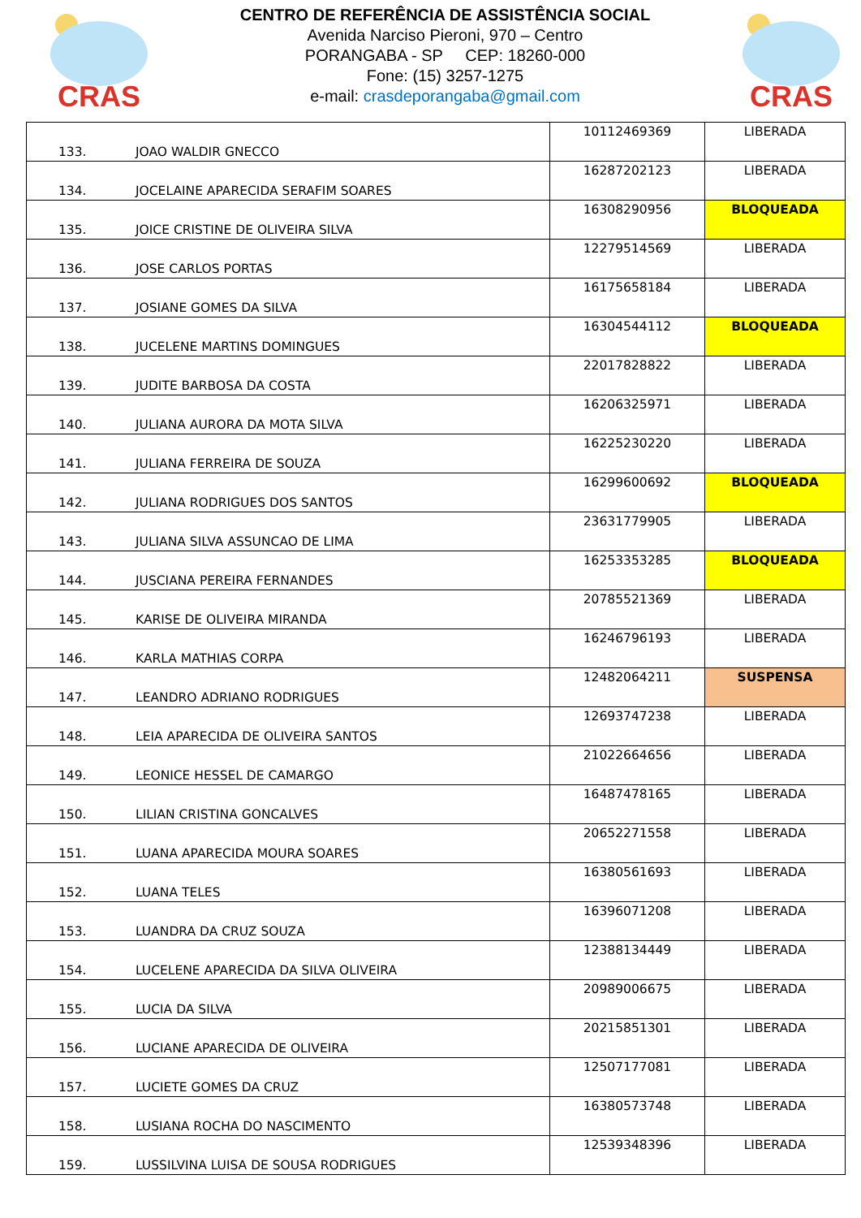CRAS
CENTRO DE REFERÊNCIA DE ASSISTÊNCIA SOCIAL
Avenida Narciso Pieroni, 970 – Centro
PORANGABA - SP CEP: 18260-000
Fone: (15) 3257-1275
e-mail: crasdeporangaba@gmail.com
CRAS
| 133. | JOAO WALDIR GNECCO | 10112469369 | LIBERADA |
| 134. | JOCELAINE APARECIDA SERAFIM SOARES | 16287202123 | LIBERADA |
| 135. | JOICE CRISTINE DE OLIVEIRA SILVA | 16308290956 | BLOQUEADA |
| 136. | JOSE CARLOS PORTAS | 12279514569 | LIBERADA |
| 137. | JOSIANE GOMES DA SILVA | 16175658184 | LIBERADA |
| 138. | JUCELENE MARTINS DOMINGUES | 16304544112 | BLOQUEADA |
| 139. | JUDITE BARBOSA DA COSTA | 22017828822 | LIBERADA |
| 140. | JULIANA AURORA DA MOTA SILVA | 16206325971 | LIBERADA |
| 141. | JULIANA FERREIRA DE SOUZA | 16225230220 | LIBERADA |
| 142. | JULIANA RODRIGUES DOS SANTOS | 16299600692 | BLOQUEADA |
| 143. | JULIANA SILVA ASSUNCAO DE LIMA | 23631779905 | LIBERADA |
| 144. | JUSCIANA PEREIRA FERNANDES | 16253353285 | BLOQUEADA |
| 145. | KARISE DE OLIVEIRA MIRANDA | 20785521369 | LIBERADA |
| 146. | KARLA MATHIAS CORPA | 16246796193 | LIBERADA |
| 147. | LEANDRO ADRIANO RODRIGUES | 12482064211 | SUSPENSA |
| 148. | LEIA APARECIDA DE OLIVEIRA SANTOS | 12693747238 | LIBERADA |
| 149. | LEONICE HESSEL DE CAMARGO | 21022664656 | LIBERADA |
| 150. | LILIAN CRISTINA GONCALVES | 16487478165 | LIBERADA |
| 151. | LUANA APARECIDA MOURA SOARES | 20652271558 | LIBERADA |
| 152. | LUANA TELES | 16380561693 | LIBERADA |
| 153. | LUANDRA DA CRUZ SOUZA | 16396071208 | LIBERADA |
| 154. | LUCELENE APARECIDA DA SILVA OLIVEIRA | 12388134449 | LIBERADA |
| 155. | LUCIA DA SILVA | 20989006675 | LIBERADA |
| 156. | LUCIANE APARECIDA DE OLIVEIRA | 20215851301 | LIBERADA |
| 157. | LUCIETE GOMES DA CRUZ | 12507177081 | LIBERADA |
| 158. | LUSIANA ROCHA DO NASCIMENTO | 16380573748 | LIBERADA |
| 159. | LUSSILVINA LUISA DE SOUSA RODRIGUES | 12539348396 | LIBERADA |